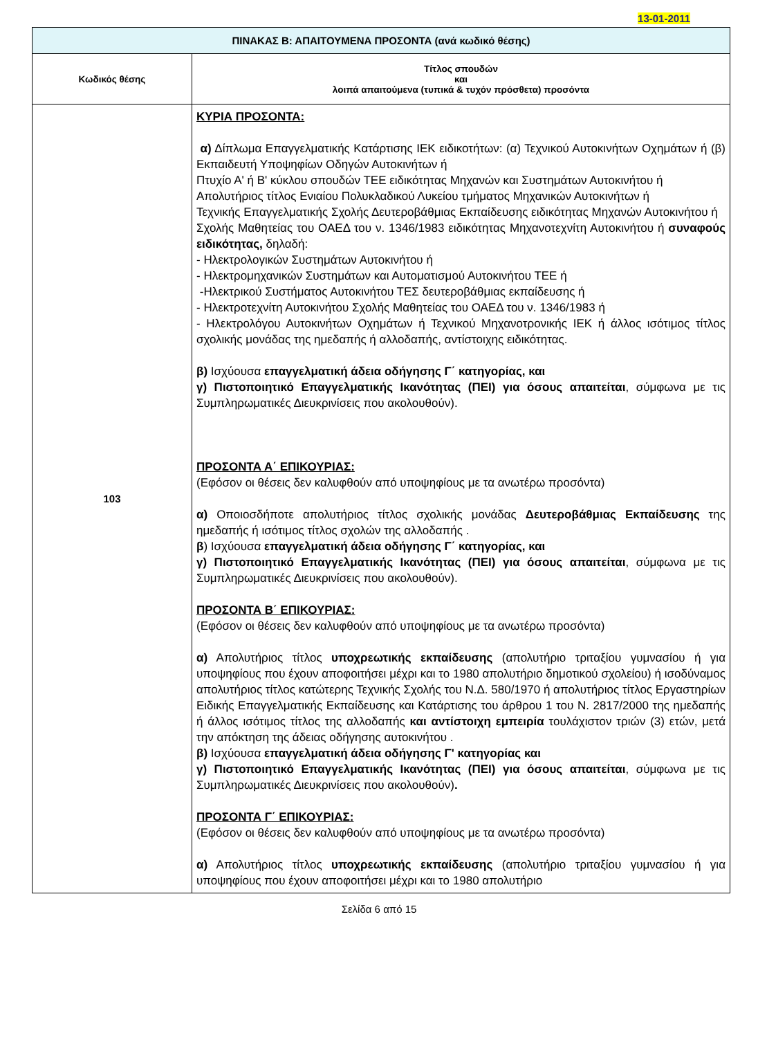13-01-2011
| ΠΙΝΑΚΑΣ Β: ΑΠΑΙΤΟΥΜΕΝΑ ΠΡΟΣΟΝΤΑ (ανά κωδικό θέσης) | |
| --- | --- |
| Κωδικός θέσης | Τίτλος σπουδών και λοιπά απαιτούμενα (τυπικά & τυχόν πρόσθετα) προσόντα |
| 103 | ΚΥΡΙΑ ΠΡΟΣΟΝΤΑ: α) Δίπλωμα Επαγγελματικής Κατάρτισης ΙΕΚ ειδικοτήτων: (α) Τεχνικού Αυτοκινήτων Οχημάτων ή (β) Εκπαιδευτή Υποψηφίων Οδηγών Αυτοκινήτων ή Πτυχίο Α' ή Β' κύκλου σπουδών ΤΕΕ ειδικότητας Μηχανών και Συστημάτων Αυτοκινήτου ή Απολυτήριος τίτλος Ενιαίου Πολυκλαδικού Λυκείου τμήματος Μηχανικών Αυτοκινήτων ή Τεχνικής Επαγγελματικής Σχολής Δευτεροβάθμιας Εκπαίδευσης ειδικότητας Μηχανών Αυτοκινήτου ή Σχολής Μαθητείας του ΟΑΕΔ του ν. 1346/1983 ειδικότητας Μηχανοτεχνίτη Αυτοκινήτου ή συναφούς ειδικότητας, δηλαδή: - Ηλεκτρολογικών Συστημάτων Αυτοκινήτου ή - Ηλεκτρομηχανικών Συστημάτων και Αυτοματισμού Αυτοκινήτου ΤΕΕ ή -Ηλεκτρικού Συστήματος Αυτοκινήτου ΤΕΣ δευτεροβάθμιας εκπαίδευσης ή - Ηλεκτροτεχνίτη Αυτοκινήτου Σχολής Μαθητείας του ΟΑΕΔ του ν. 1346/1983 ή - Ηλεκτρολόγου Αυτοκινήτων Οχημάτων ή Τεχνικού Μηχανοτρονικής ΙΕΚ ή άλλος ισότιμος τίτλος σχολικής μονάδας της ημεδαπής ή αλλοδαπής, αντίστοιχης ειδικότητας. β) Ισχύουσα επαγγελματική άδεια οδήγησης Γ΄ κατηγορίας, και γ) Πιστοποιητικό Επαγγελματικής Ικανότητας (ΠΕΙ) για όσους απαιτείται , σύμφωνα με τις Συμπληρωματικές Διευκρινίσεις που ακολουθούν). ΠΡΟΣΟΝΤΑ Α΄ ΕΠΙΚΟΥΡΙΑΣ: (Εφόσον οι θέσεις δεν καλυφθούν από υποψηφίους με τα ανωτέρω προσόντα) α) Οποιοσδήποτε απολυτήριος τίτλος σχολικής μονάδας Δευτεροβάθμιας Εκπαίδευσης της ημεδαπής ή ισότιμος τίτλος σχολών της αλλοδαπής . β ) Ισχύουσα επαγγελματική άδεια οδήγησης Γ΄ κατηγορίας, και γ) Πιστοποιητικό Επαγγελματικής Ικανότητας (ΠΕΙ) για όσους απαιτείται , σύμφωνα με τις Συμπληρωματικές Διευκρινίσεις που ακολουθούν). ΠΡΟΣΟΝΤΑ Β΄ ΕΠΙΚΟΥΡΙΑΣ: (Εφόσον οι θέσεις δεν καλυφθούν από υποψηφίους με τα ανωτέρω προσόντα) α) Απολυτήριος τίτλος υποχρεωτικής εκπαίδευσης (απολυτήριο τριταξίου γυμνασίου ή για υποψηφίους που έχουν αποφοιτήσει μέχρι και το 1980 απολυτήριο δημοτικού σχολείου) ή ισοδύναμος απολυτήριος τίτλος κατώτερης Τεχνικής Σχολής του Ν.Δ. 580/1970 ή απολυτήριος τίτλος Εργαστηρίων Ειδικής Επαγγελματικής Εκπαίδευσης και Κατάρτισης του άρθρου 1 του Ν. 2817/2000 της ημεδαπής ή άλλος ισότιμος τίτλος της αλλοδαπής και αντίστοιχη εμπειρία τουλάχιστον τριών (3) ετών, μετά την απόκτηση της άδειας οδήγησης αυτοκινήτου . β) Ισχύουσα επαγγελματική άδεια οδήγησης Γ' κατηγορίας και γ) Πιστοποιητικό Επαγγελματικής Ικανότητας (ΠΕΙ) για όσους απαιτείται , σύμφωνα με τις Συμπληρωματικές Διευκρινίσεις που ακολουθούν) . ΠΡΟΣΟΝΤΑ Γ΄ ΕΠΙΚΟΥΡΙΑΣ: (Εφόσον οι θέσεις δεν καλυφθούν από υποψηφίους με τα ανωτέρω προσόντα) α) Απολυτήριος τίτλος υποχρεωτικής εκπαίδευσης (απολυτήριο τριταξίου γυμνασίου ή για υποψηφίους που έχουν αποφοιτήσει μέχρι και το 1980 απολυτήριο |
Σελίδα 6 από 15